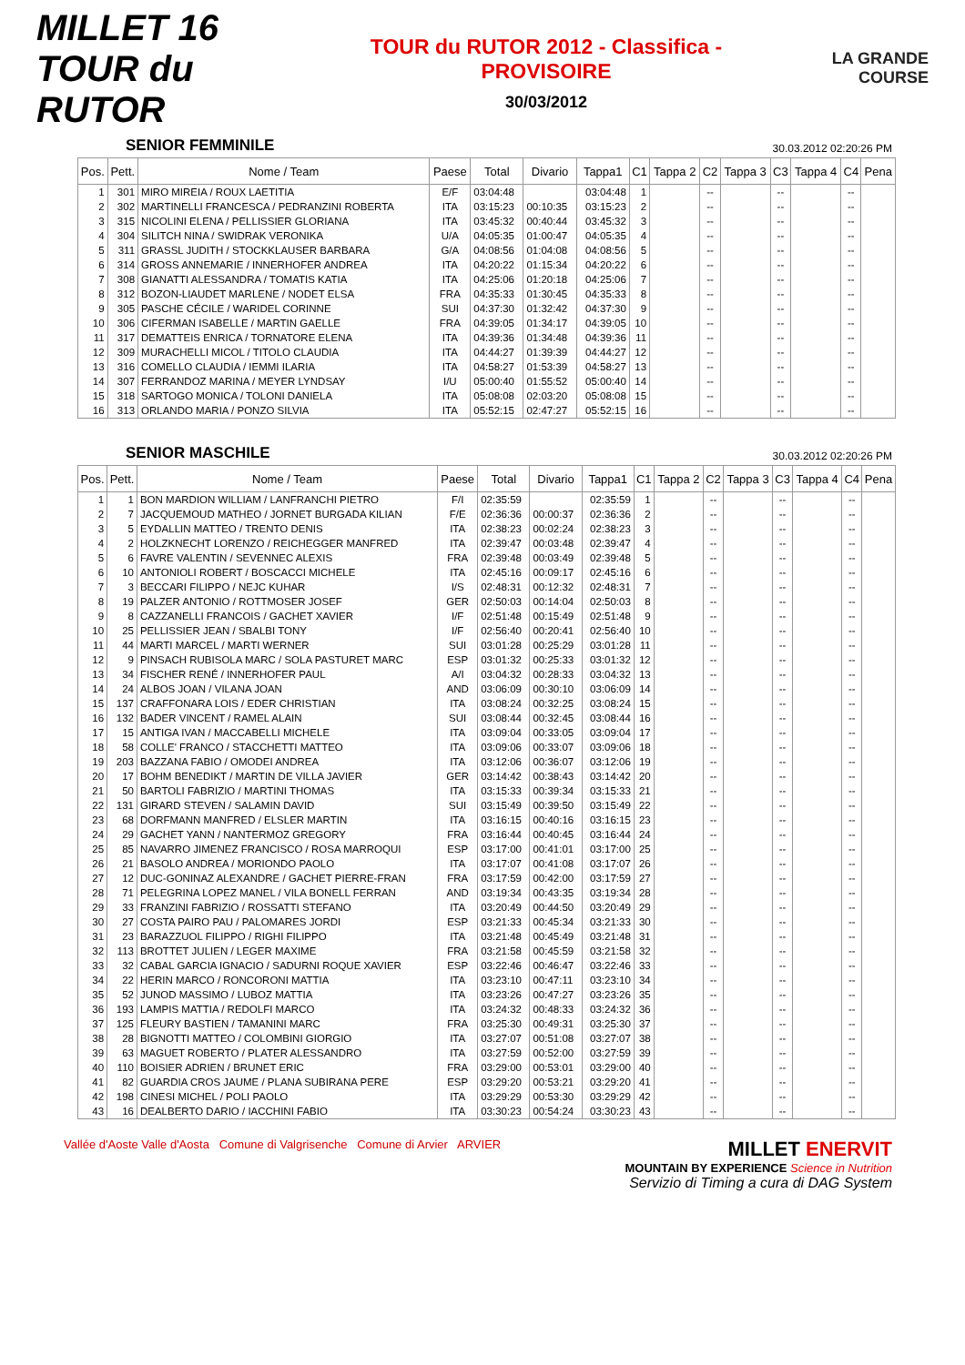MILLET 16 TOUR du RUTOR
TOUR du RUTOR 2012 - Classifica - PROVISOIRE
30/03/2012
LA GRANDE COURSE
SENIOR FEMMINILE 30.03.2012 02:20:26 PM
| Pos. | Pett. | Nome / Team | Paese | Total | Divario | Tappa1 | C1 | Tappa 2 | C2 | Tappa 3 | C3 | Tappa 4 | C4 | Pena |
| --- | --- | --- | --- | --- | --- | --- | --- | --- | --- | --- | --- | --- | --- | --- |
| 1 | 301 | MIRO MIREIA / ROUX LAETITIA | E/F | 03:04:48 | | 03:04:48 | 1 | | -- | | -- | | -- | |
| 2 | 302 | MARTINELLI FRANCESCA / PEDRANZINI ROBERTA | ITA | 03:15:23 | 00:10:35 | 03:15:23 | 2 | | -- | | -- | | -- | |
| 3 | 315 | NICOLINI ELENA / PELLISSIER GLORIANA | ITA | 03:45:32 | 00:40:44 | 03:45:32 | 3 | | -- | | -- | | -- | |
| 4 | 304 | SILITCH NINA / SWIDRAK VERONIKA | U/A | 04:05:35 | 01:00:47 | 04:05:35 | 4 | | -- | | -- | | -- | |
| 5 | 311 | GRASSL JUDITH / STOCKKLAUSER BARBARA | G/A | 04:08:56 | 01:04:08 | 04:08:56 | 5 | | -- | | -- | | -- | |
| 6 | 314 | GROSS ANNEMARIE / INNERHOFER ANDREA | ITA | 04:20:22 | 01:15:34 | 04:20:22 | 6 | | -- | | -- | | -- | |
| 7 | 308 | GIANATTI ALESSANDRA / TOMATIS KATIA | ITA | 04:25:06 | 01:20:18 | 04:25:06 | 7 | | -- | | -- | | -- | |
| 8 | 312 | BOZON-LIAUDET MARLENE / NODET ELSA | FRA | 04:35:33 | 01:30:45 | 04:35:33 | 8 | | -- | | -- | | -- | |
| 9 | 305 | PASCHE CÉCILE / WARIDEL CORINNE | SUI | 04:37:30 | 01:32:42 | 04:37:30 | 9 | | -- | | -- | | -- | |
| 10 | 306 | CIFERMAN ISABELLE / MARTIN GAELLE | FRA | 04:39:05 | 01:34:17 | 04:39:05 | 10 | | -- | | -- | | -- | |
| 11 | 317 | DEMATTEIS ENRICA / TORNATORE ELENA | ITA | 04:39:36 | 01:34:48 | 04:39:36 | 11 | | -- | | -- | | -- | |
| 12 | 309 | MURACHELLI MICOL / TITOLO CLAUDIA | ITA | 04:44:27 | 01:39:39 | 04:44:27 | 12 | | -- | | -- | | -- | |
| 13 | 316 | COMELLO CLAUDIA / IEMMI ILARIA | ITA | 04:58:27 | 01:53:39 | 04:58:27 | 13 | | -- | | -- | | -- | |
| 14 | 307 | FERRANDOZ MARINA / MEYER LYNDSAY | I/U | 05:00:40 | 01:55:52 | 05:00:40 | 14 | | -- | | -- | | -- | |
| 15 | 318 | SARTOGO MONICA / TOLONI DANIELA | ITA | 05:08:08 | 02:03:20 | 05:08:08 | 15 | | -- | | -- | | -- | |
| 16 | 313 | ORLANDO MARIA / PONZO SILVIA | ITA | 05:52:15 | 02:47:27 | 05:52:15 | 16 | | -- | | -- | | -- | |
SENIOR MASCHILE 30.03.2012 02:20:26 PM
| Pos. | Pett. | Nome / Team | Paese | Total | Divario | Tappa1 | C1 | Tappa 2 | C2 | Tappa 3 | C3 | Tappa 4 | C4 | Pena |
| --- | --- | --- | --- | --- | --- | --- | --- | --- | --- | --- | --- | --- | --- | --- |
| 1 | 1 | BON MARDION WILLIAM / LANFRANCHI PIETRO | F/I | 02:35:59 | | 02:35:59 | 1 | | -- | | -- | | -- | |
| 2 | 7 | JACQUEMOUD MATHEO / JORNET BURGADA KILIAN | F/E | 02:36:36 | 00:00:37 | 02:36:36 | 2 | | -- | | -- | | -- | |
| 3 | 5 | EYDALLIN MATTEO / TRENTO DENIS | ITA | 02:38:23 | 00:02:24 | 02:38:23 | 3 | | -- | | -- | | -- | |
| 4 | 2 | HOLZKNECHT LORENZO / REICHEGGER MANFRED | ITA | 02:39:47 | 00:03:48 | 02:39:47 | 4 | | -- | | -- | | -- | |
| 5 | 6 | FAVRE VALENTIN / SEVENNEC ALEXIS | FRA | 02:39:48 | 00:03:49 | 02:39:48 | 5 | | -- | | -- | | -- | |
| 6 | 10 | ANTONIOLI ROBERT / BOSCACCI MICHELE | ITA | 02:45:16 | 00:09:17 | 02:45:16 | 6 | | -- | | -- | | -- | |
| 7 | 3 | BECCARI FILIPPO / NEJC KUHAR | I/S | 02:48:31 | 00:12:32 | 02:48:31 | 7 | | -- | | -- | | -- | |
| 8 | 19 | PALZER ANTONIO / ROTTMOSER JOSEF | GER | 02:50:03 | 00:14:04 | 02:50:03 | 8 | | -- | | -- | | -- | |
| 9 | 8 | CAZZANELLI FRANCOIS / GACHET XAVIER | I/F | 02:51:48 | 00:15:49 | 02:51:48 | 9 | | -- | | -- | | -- | |
| 10 | 25 | PELLISSIER JEAN / SBALBI TONY | I/F | 02:56:40 | 00:20:41 | 02:56:40 | 10 | | -- | | -- | | -- | |
| 11 | 44 | MARTI MARCEL / MARTI WERNER | SUI | 03:01:28 | 00:25:29 | 03:01:28 | 11 | | -- | | -- | | -- | |
| 12 | 9 | PINSACH RUBISOLA MARC / SOLA PASTURET MARC | ESP | 03:01:32 | 00:25:33 | 03:01:32 | 12 | | -- | | -- | | -- | |
| 13 | 34 | FISCHER RENÉ / INNERHOFER PAUL | A/I | 03:04:32 | 00:28:33 | 03:04:32 | 13 | | -- | | -- | | -- | |
| 14 | 24 | ALBOS JOAN / VILANA JOAN | AND | 03:06:09 | 00:30:10 | 03:06:09 | 14 | | -- | | -- | | -- | |
| 15 | 137 | CRAFFONARA LOIS / EDER CHRISTIAN | ITA | 03:08:24 | 00:32:25 | 03:08:24 | 15 | | -- | | -- | | -- | |
| 16 | 132 | BADER VINCENT / RAMEL ALAIN | SUI | 03:08:44 | 00:32:45 | 03:08:44 | 16 | | -- | | -- | | -- | |
| 17 | 15 | ANTIGA IVAN / MACCABELLI MICHELE | ITA | 03:09:04 | 00:33:05 | 03:09:04 | 17 | | -- | | -- | | -- | |
| 18 | 58 | COLLE' FRANCO / STACCHETTI MATTEO | ITA | 03:09:06 | 00:33:07 | 03:09:06 | 18 | | -- | | -- | | -- | |
| 19 | 203 | BAZZANA FABIO / OMODEI ANDREA | ITA | 03:12:06 | 00:36:07 | 03:12:06 | 19 | | -- | | -- | | -- | |
| 20 | 17 | BOHM BENEDIKT / MARTIN DE VILLA JAVIER | GER | 03:14:42 | 00:38:43 | 03:14:42 | 20 | | -- | | -- | | -- | |
| 21 | 50 | BARTOLI FABRIZIO / MARTINI THOMAS | ITA | 03:15:33 | 00:39:34 | 03:15:33 | 21 | | -- | | -- | | -- | |
| 22 | 131 | GIRARD STEVEN / SALAMIN DAVID | SUI | 03:15:49 | 00:39:50 | 03:15:49 | 22 | | -- | | -- | | -- | |
| 23 | 68 | DORFMANN MANFRED / ELSLER MARTIN | ITA | 03:16:15 | 00:40:16 | 03:16:15 | 23 | | -- | | -- | | -- | |
| 24 | 29 | GACHET YANN / NANTERMOZ GREGORY | FRA | 03:16:44 | 00:40:45 | 03:16:44 | 24 | | -- | | -- | | -- | |
| 25 | 85 | NAVARRO JIMENEZ FRANCISCO / ROSA MARROQUI | ESP | 03:17:00 | 00:41:01 | 03:17:00 | 25 | | -- | | -- | | -- | |
| 26 | 21 | BASOLO ANDREA / MORIONDO PAOLO | ITA | 03:17:07 | 00:41:08 | 03:17:07 | 26 | | -- | | -- | | -- | |
| 27 | 12 | DUC-GONINAZ ALEXANDRE / GACHET PIERRE-FRAN | FRA | 03:17:59 | 00:42:00 | 03:17:59 | 27 | | -- | | -- | | -- | |
| 28 | 71 | PELEGRINA LOPEZ MANEL / VILA BONELL FERRAN | AND | 03:19:34 | 00:43:35 | 03:19:34 | 28 | | -- | | -- | | -- | |
| 29 | 33 | FRANZINI FABRIZIO / ROSSATTI STEFANO | ITA | 03:20:49 | 00:44:50 | 03:20:49 | 29 | | -- | | -- | | -- | |
| 30 | 27 | COSTA PAIRO PAU / PALOMARES JORDI | ESP | 03:21:33 | 00:45:34 | 03:21:33 | 30 | | -- | | -- | | -- | |
| 31 | 23 | BARAZZUOL FILIPPO / RIGHI FILIPPO | ITA | 03:21:48 | 00:45:49 | 03:21:48 | 31 | | -- | | -- | | -- | |
| 32 | 113 | BROTTET JULIEN / LEGER MAXIME | FRA | 03:21:58 | 00:45:59 | 03:21:58 | 32 | | -- | | -- | | -- | |
| 33 | 32 | CABAL GARCIA IGNACIO / SADURNI ROQUE XAVIER | ESP | 03:22:46 | 00:46:47 | 03:22:46 | 33 | | -- | | -- | | -- | |
| 34 | 22 | HERIN MARCO / RONCORONI MATTIA | ITA | 03:23:10 | 00:47:11 | 03:23:10 | 34 | | -- | | -- | | -- | |
| 35 | 52 | JUNOD MASSIMO / LUBOZ MATTIA | ITA | 03:23:26 | 00:47:27 | 03:23:26 | 35 | | -- | | -- | | -- | |
| 36 | 193 | LAMPIS MATTIA / REDOLFI MARCO | ITA | 03:24:32 | 00:48:33 | 03:24:32 | 36 | | -- | | -- | | -- | |
| 37 | 125 | FLEURY BASTIEN / TAMANINI MARC | FRA | 03:25:30 | 00:49:31 | 03:25:30 | 37 | | -- | | -- | | -- | |
| 38 | 28 | BIGNOTTI MATTEO / COLOMBINI GIORGIO | ITA | 03:27:07 | 00:51:08 | 03:27:07 | 38 | | -- | | -- | | -- | |
| 39 | 63 | MAGUET ROBERTO / PLATER ALESSANDRO | ITA | 03:27:59 | 00:52:00 | 03:27:59 | 39 | | -- | | -- | | -- | |
| 40 | 110 | BOISIER ADRIEN / BRUNET ERIC | FRA | 03:29:00 | 00:53:01 | 03:29:00 | 40 | | -- | | -- | | -- | |
| 41 | 82 | GUARDIA CROS JAUME / PLANA SUBIRANA PERE | ESP | 03:29:20 | 00:53:21 | 03:29:20 | 41 | | -- | | -- | | -- | |
| 42 | 198 | CINESI MICHEL / POLI PAOLO | ITA | 03:29:29 | 00:53:30 | 03:29:29 | 42 | | -- | | -- | | -- | |
| 43 | 16 | DEALBERTO DARIO / IACCHINI FABIO | ITA | 03:30:23 | 00:54:24 | 03:30:23 | 43 | | -- | | -- | | -- | |
Vallée d'Aoste Valle d'Aosta Comune di Valgrisenche Comune di Arvier ARVIER
MILLET ENERVIT
MOUNTAIN BY EXPERIENCE Science in Nutrition
Servizio di Timing a cura di DAG System